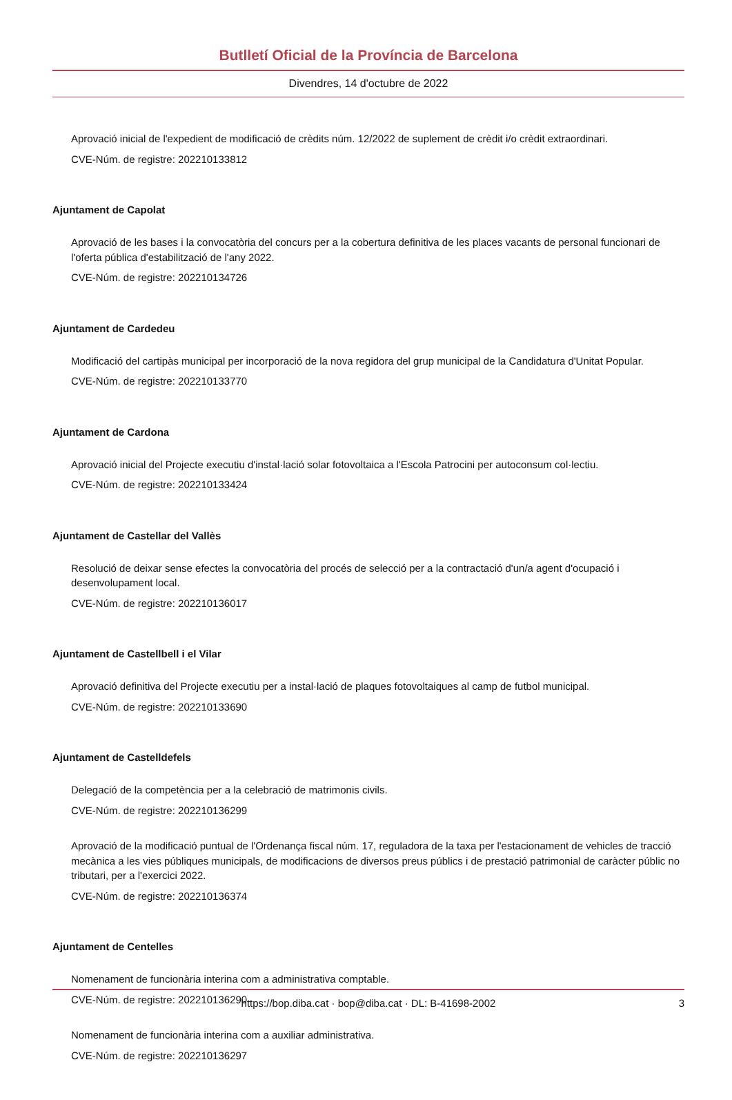Butlletí Oficial de la Província de Barcelona
Divendres, 14 d'octubre de 2022
Aprovació inicial de l'expedient de modificació de crèdits núm. 12/2022 de suplement de crèdit i/o crèdit extraordinari.
CVE-Núm. de registre: 202210133812
Ajuntament de Capolat
Aprovació de les bases i la convocatòria del concurs per a la cobertura definitiva de les places vacants de personal funcionari de l'oferta pública d'estabilització de l'any 2022.
CVE-Núm. de registre: 202210134726
Ajuntament de Cardedeu
Modificació del cartipàs municipal per incorporació de la nova regidora del grup municipal de la Candidatura d'Unitat Popular.
CVE-Núm. de registre: 202210133770
Ajuntament de Cardona
Aprovació inicial del Projecte executiu d'instal·lació solar fotovoltaica a l'Escola Patrocini per autoconsum col·lectiu.
CVE-Núm. de registre: 202210133424
Ajuntament de Castellar del Vallès
Resolució de deixar sense efectes la convocatòria del procés de selecció per a la contractació d'un/a agent d'ocupació i desenvolupament local.
CVE-Núm. de registre: 202210136017
Ajuntament de Castellbell i el Vilar
Aprovació definitiva del Projecte executiu per a instal·lació de plaques fotovoltaiques al camp de futbol municipal.
CVE-Núm. de registre: 202210133690
Ajuntament de Castelldefels
Delegació de la competència per a la celebració de matrimonis civils.
CVE-Núm. de registre: 202210136299
Aprovació de la modificació puntual de l'Ordenança fiscal núm. 17, reguladora de la taxa per l'estacionament de vehicles de tracció mecànica a les vies públiques municipals, de modificacions de diversos preus públics i de prestació patrimonial de caràcter públic no tributari, per a l'exercici 2022.
CVE-Núm. de registre: 202210136374
Ajuntament de Centelles
Nomenament de funcionària interina com a administrativa comptable.
CVE-Núm. de registre: 202210136290
Nomenament de funcionària interina com a auxiliar administrativa.
CVE-Núm. de registre: 202210136297
https://bop.diba.cat · bop@diba.cat · DL: B-41698-2002 3